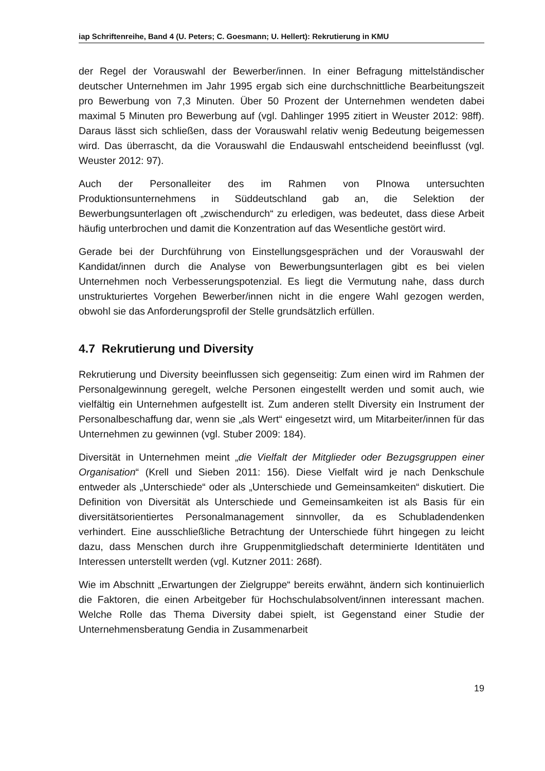iap Schriftenreihe, Band 4 (U. Peters; C. Goesmann; U. Hellert): Rekrutierung in KMU
der Regel der Vorauswahl der Bewerber/innen. In einer Befragung mittelständischer deutscher Unternehmen im Jahr 1995 ergab sich eine durchschnittliche Bearbeitungszeit pro Bewerbung von 7,3 Minuten. Über 50 Prozent der Unternehmen wendeten dabei maximal 5 Minuten pro Bewerbung auf (vgl. Dahlinger 1995 zitiert in Weuster 2012: 98ff). Daraus lässt sich schließen, dass der Vorauswahl relativ wenig Bedeutung beigemessen wird. Das überrascht, da die Vorauswahl die Endauswahl entscheidend beeinflusst (vgl. Weuster 2012: 97).
Auch der Personalleiter des im Rahmen von PInowa untersuchten Produktionsunternehmens in Süddeutschland gab an, die Selektion der Bewerbungsunterlagen oft „zwischendurch“ zu erledigen, was bedeutet, dass diese Arbeit häufig unterbrochen und damit die Konzentration auf das Wesentliche gestört wird.
Gerade bei der Durchführung von Einstellungsgesprächen und der Vorauswahl der Kandidat/innen durch die Analyse von Bewerbungsunterlagen gibt es bei vielen Unternehmen noch Verbesserungspotenzial. Es liegt die Vermutung nahe, dass durch unstrukturiertes Vorgehen Bewerber/innen nicht in die engere Wahl gezogen werden, obwohl sie das Anforderungsprofil der Stelle grundsätzlich erfüllen.
4.7 Rekrutierung und Diversity
Rekrutierung und Diversity beeinflussen sich gegenseitig: Zum einen wird im Rahmen der Personalgewinnung geregelt, welche Personen eingestellt werden und somit auch, wie vielfältig ein Unternehmen aufgestellt ist. Zum anderen stellt Diversity ein Instrument der Personalbeschaffung dar, wenn sie „als Wert“ eingesetzt wird, um Mitarbeiter/innen für das Unternehmen zu gewinnen (vgl. Stuber 2009: 184).
Diversität in Unternehmen meint „die Vielfalt der Mitglieder oder Bezugsgruppen einer Organisation“ (Krell und Sieben 2011: 156). Diese Vielfalt wird je nach Denkschule entweder als „Unterschiede“ oder als „Unterschiede und Gemeinsamkeiten“ diskutiert. Die Definition von Diversität als Unterschiede und Gemeinsamkeiten ist als Basis für ein diversitätsorientiertes Personalmanagement sinnvoller, da es Schubladendenken verhindert. Eine ausschließliche Betrachtung der Unterschiede führt hingegen zu leicht dazu, dass Menschen durch ihre Gruppenmitgliedschaft determinierte Identitäten und Interessen unterstellt werden (vgl. Kutzner 2011: 268f).
Wie im Abschnitt „Erwartungen der Zielgruppe“ bereits erwähnt, ändern sich kontinuierlich die Faktoren, die einen Arbeitgeber für Hochschulabsolvent/innen interessant machen. Welche Rolle das Thema Diversity dabei spielt, ist Gegenstand einer Studie der Unternehmensberatung Gendia in Zusammenarbeit
19